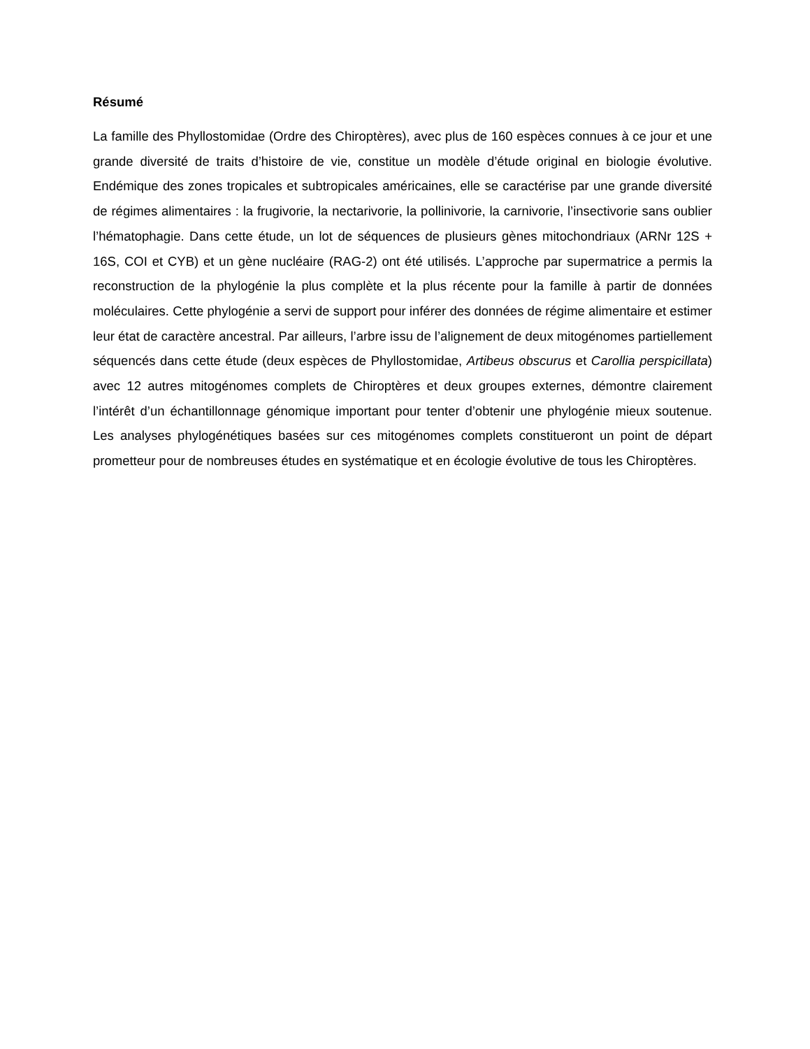Résumé
La famille des Phyllostomidae (Ordre des Chiroptères), avec plus de 160 espèces connues à ce jour et une grande diversité de traits d’histoire de vie, constitue un modèle d’étude original en biologie évolutive. Endémique des zones tropicales et subtropicales américaines, elle se caractérise par une grande diversité de régimes alimentaires : la frugivorie, la nectarivorie, la pollinivorie, la carnivorie, l’insectivorie sans oublier l’hématophagie. Dans cette étude, un lot de séquences de plusieurs gènes mitochondriaux (ARNr 12S + 16S, COI et CYB) et un gène nucléaire (RAG-2) ont été utilisés. L’approche par supermatrice a permis la reconstruction de la phylogénie la plus complète et la plus récente pour la famille à partir de données moléculaires. Cette phylogénie a servi de support pour inférer des données de régime alimentaire et estimer leur état de caractère ancestral. Par ailleurs, l’arbre issu de l’alignement de deux mitogénomes partiellement séquencés dans cette étude (deux espèces de Phyllostomidae, Artibeus obscurus et Carollia perspicillata) avec 12 autres mitogénomes complets de Chiroptères et deux groupes externes, démontre clairement l’intérêt d’un échantillonnage génomique important pour tenter d’obtenir une phylogénie mieux soutenue. Les analyses phylogénétiques basées sur ces mitogénomes complets constitueront un point de départ prometteur pour de nombreuses études en systématique et en écologie évolutive de tous les Chiroptères.